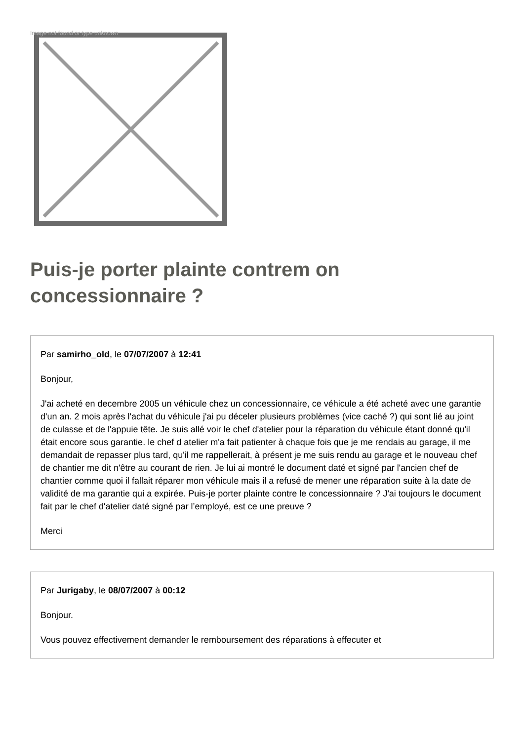Image not found or type unknown
Puis-je porter plainte contrem on concessionnaire ?
Par samirho_old, le 07/07/2007 à 12:41
Bonjour,
J'ai acheté en decembre 2005 un véhicule chez un concessionnaire, ce véhicule a été acheté avec une garantie d'un an. 2 mois après l'achat du véhicule j'ai pu déceler plusieurs problèmes (vice caché ?) qui sont lié au joint de culasse et de l'appuie tête. Je suis allé voir le chef d'atelier pour la réparation du véhicule étant donné qu'il était encore sous garantie. le chef d atelier m'a fait patienter à chaque fois que je me rendais au garage, il me demandait de repasser plus tard, qu'il me rappellerait, à présent je me suis rendu au garage et le nouveau chef de chantier me dit n'être au courant de rien. Je lui ai montré le document daté et signé par l'ancien chef de chantier comme quoi il fallait réparer mon véhicule mais il a refusé de mener une réparation suite à la date de validité de ma garantie qui a expirée. Puis-je porter plainte contre le concessionnaire ? J'ai toujours le document fait par le chef d'atelier daté signé par l’employé, est ce une preuve ?
Merci
Par Jurigaby, le 08/07/2007 à 00:12
Bonjour.
Vous pouvez effectivement demander le remboursement des réparations à effecuter et